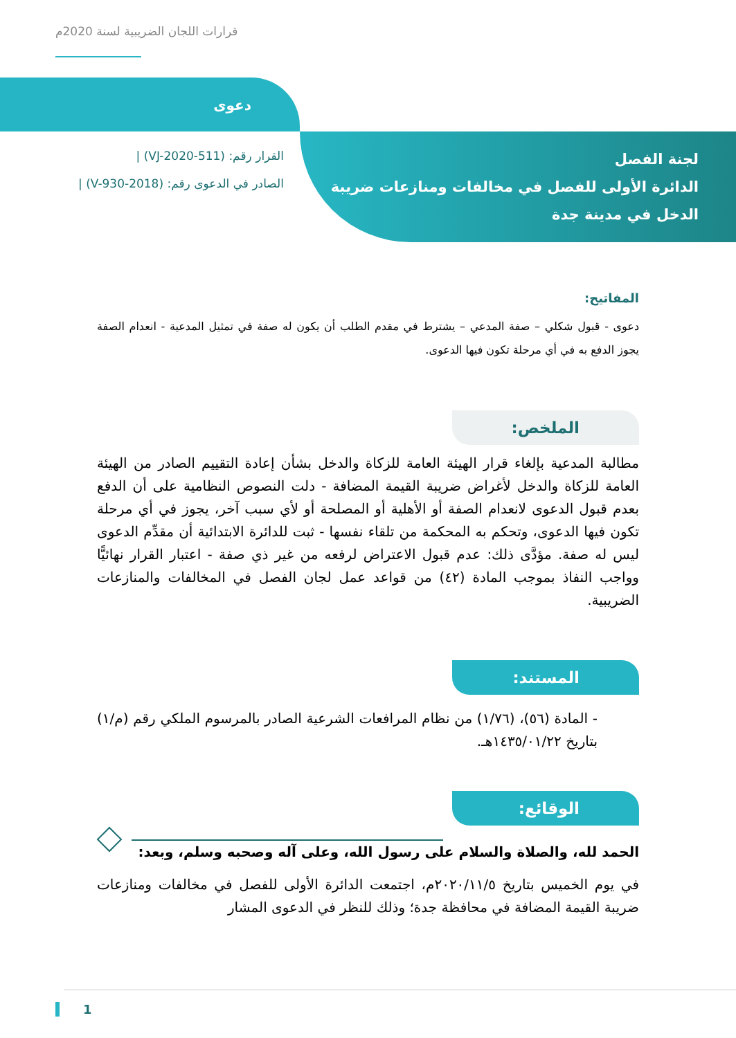قرارات اللجان الضريبية لسنة 2020م
دعوى
لجنة الفصل
الدائرة الأولى للفصل في مخالفات ومنازعات ضريبة
الدخل في مدينة جدة
القرار رقم: (VJ-2020-511) |
الصادر في الدعوى رقم: (V-930-2018) |
المفاتيح:
دعوى - قبول شكلي – صفة المدعي – يشترط في مقدم الطلب أن يكون له صفة في تمثيل المدعية - انعدام الصفة يجوز الدفع به في أي مرحلة تكون فيها الدعوى.
الملخص:
مطالبة المدعية بإلغاء قرار الهيئة العامة للزكاة والدخل بشأن إعادة التقييم الصادر من الهيئة العامة للزكاة والدخل لأغراض ضريبة القيمة المضافة - دلت النصوص النظامية على أن الدفع بعدم قبول الدعوى لانعدام الصفة أو الأهلية أو المصلحة أو لأي سبب آخر، يجوز في أي مرحلة تكون فيها الدعوى، وتحكم به المحكمة من تلقاء نفسها - ثبت للدائرة الابتدائية أن مقدِّم الدعوى ليس له صفة. مؤدَّى ذلك: عدم قبول الاعتراض لرفعه من غير ذي صفة - اعتبار القرار نهائيًّا وواجب النفاذ بموجب المادة (٤٢) من قواعد عمل لجان الفصل في المخالفات والمنازعات الضريبية.
المستند:
- المادة (٥٦)، (١/٧٦) من نظام المرافعات الشرعية الصادر بالمرسوم الملكي رقم (م/١) بتاريخ ١٤٣٥/٠١/٢٢هـ.
الوقائع:
الحمد لله، والصلاة والسلام على رسول الله، وعلى آله وصحبه وسلم، وبعد:
في يوم الخميس بتاريخ ٢٠٢٠/١١/٥م، اجتمعت الدائرة الأولى للفصل في مخالفات ومنازعات ضريبة القيمة المضافة في محافظة جدة؛ وذلك للنظر في الدعوى المشار
1